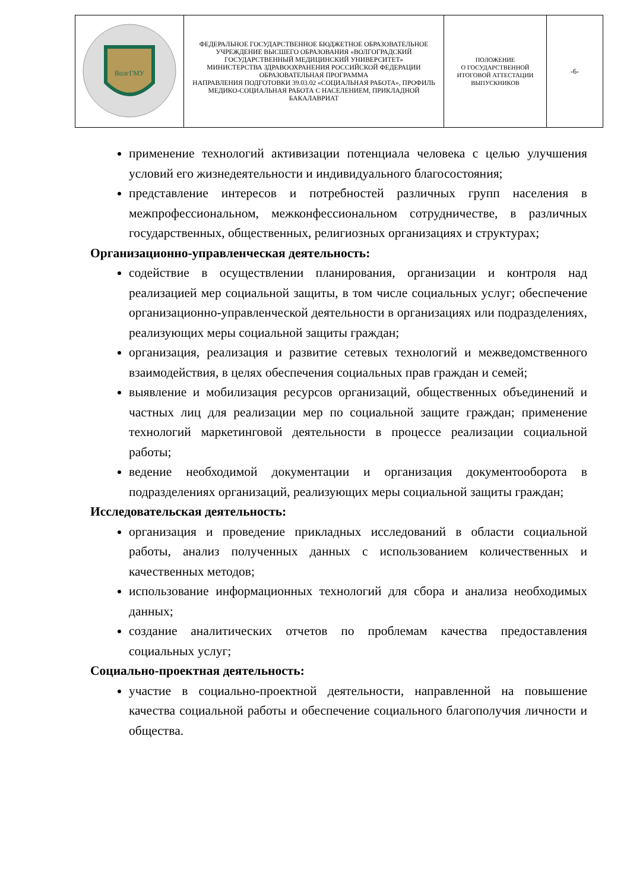| ВолгГМУ | ФЕДЕРАЛЬНОЕ ГОСУДАРСТВЕННОЕ БЮДЖЕТНОЕ ОБРАЗОВАТЕЛЬНОЕ УЧРЕЖДЕНИЕ ВЫСШЕГО ОБРАЗОВАНИЯ «ВОЛГОГРАДСКИЙ ГОСУДАРСТВЕННЫЙ МЕДИЦИНСКИЙ УНИВЕРСИТЕТ» МИНИСТЕРСТВА ЗДРАВООХРАНЕНИЯ РОССИЙСКОЙ ФЕДЕРАЦИИ ОБРАЗОВАТЕЛЬНАЯ ПРОГРАММА НАПРАВЛЕНИЯ ПОДГОТОВКИ 39.03.02 «СОЦИАЛЬНАЯ РАБОТА», ПРОФИЛЬ МЕДИКО-СОЦИАЛЬНАЯ РАБОТА С НАСЕЛЕНИЕМ, ПРИКЛАДНОЙ БАКАЛАВРИАТ | ПОЛОЖЕНИЕ О ГОСУДАРСТВЕННОЙ ИТОГОВОЙ АТТЕСТАЦИИ ВЫПУСКНИКОВ | -6- |
применение технологий активизации потенциала человека с целью улучшения условий его жизнедеятельности и индивидуального благосостояния;
представление интересов и потребностей различных групп населения в межпрофессиональном, межконфессиональном сотрудничестве, в различных государственных, общественных, религиозных организациях и структурах;
Организационно-управленческая деятельность:
содействие в осуществлении планирования, организации и контроля над реализацией мер социальной защиты, в том числе социальных услуг; обеспечение организационно-управленческой деятельности в организациях или подразделениях, реализующих меры социальной защиты граждан;
организация, реализация и развитие сетевых технологий и межведомственного взаимодействия, в целях обеспечения социальных прав граждан и семей;
выявление и мобилизация ресурсов организаций, общественных объединений и частных лиц для реализации мер по социальной защите граждан; применение технологий маркетинговой деятельности в процессе реализации социальной работы;
ведение необходимой документации и организация документооборота в подразделениях организаций, реализующих меры социальной защиты граждан;
Исследовательская деятельность:
организация и проведение прикладных исследований в области социальной работы, анализ полученных данных с использованием количественных и качественных методов;
использование информационных технологий для сбора и анализа необходимых данных;
создание аналитических отчетов по проблемам качества предоставления социальных услуг;
Социально-проектная деятельность:
участие в социально-проектной деятельности, направленной на повышение качества социальной работы и обеспечение социального благополучия личности и общества.